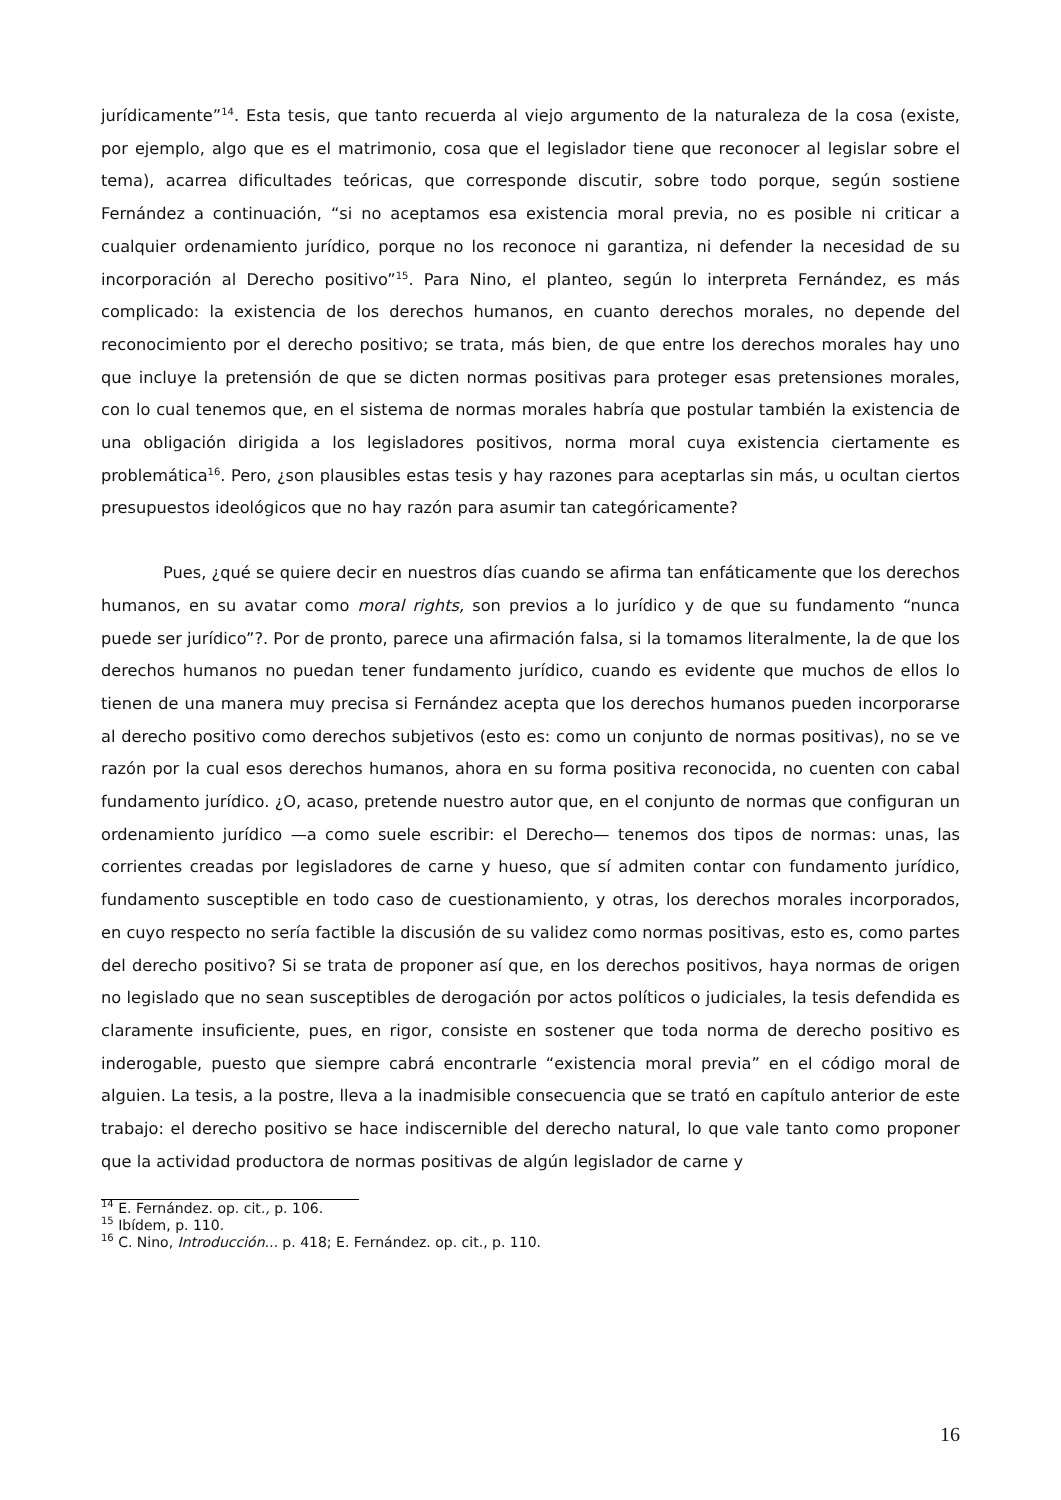jurídicamente”<sup>14</sup>. Esta tesis, que tanto recuerda al viejo argumento de la naturaleza de la cosa (existe, por ejemplo, algo que es el matrimonio, cosa que el legislador tiene que reconocer al legislar sobre el tema), acarrea dificultades teóricas, que corresponde discutir, sobre todo porque, según sostiene Fernández a continuación, “si no aceptamos esa existencia moral previa, no es posible ni criticar a cualquier ordenamiento jurídico, porque no los reconoce ni garantiza, ni defender la necesidad de su incorporación al Derecho positivo”<sup>15</sup>. Para Nino, el planteo, según lo interpreta Fernández, es más complicado: la existencia de los derechos humanos, en cuanto derechos morales, no depende del reconocimiento por el derecho positivo; se trata, más bien, de que entre los derechos morales hay uno que incluye la pretensión de que se dicten normas positivas para proteger esas pretensiones morales, con lo cual tenemos que, en el sistema de normas morales habría que postular también la existencia de una obligación dirigida a los legisladores positivos, norma moral cuya existencia ciertamente es problemática<sup>16</sup>. Pero, ¿son plausibles estas tesis y hay razones para aceptarlas sin más, u ocultan ciertos presupuestos ideológicos que no hay razón para asumir tan categóricamente?
Pues, ¿qué se quiere decir en nuestros días cuando se afirma tan enfáticamente que los derechos humanos, en su avatar como moral rights, son previos a lo jurídico y de que su fundamento “nunca puede ser jurídico”?. Por de pronto, parece una afirmación falsa, si la tomamos literalmente, la de que los derechos humanos no puedan tener fundamento jurídico, cuando es evidente que muchos de ellos lo tienen de una manera muy precisa si Fernández acepta que los derechos humanos pueden incorporarse al derecho positivo como derechos subjetivos (esto es: como un conjunto de normas positivas), no se ve razón por la cual esos derechos humanos, ahora en su forma positiva reconocida, no cuenten con cabal fundamento jurídico. ¿O, acaso, pretende nuestro autor que, en el conjunto de normas que configuran un ordenamiento jurídico —a como suele escribir: el Derecho— tenemos dos tipos de normas: unas, las corrientes creadas por legisladores de carne y hueso, que sí admiten contar con fundamento jurídico, fundamento susceptible en todo caso de cuestionamiento, y otras, los derechos morales incorporados, en cuyo respecto no sería factible la discusión de su validez como normas positivas, esto es, como partes del derecho positivo? Si se trata de proponer así que, en los derechos positivos, haya normas de origen no legislado que no sean susceptibles de derogación por actos políticos o judiciales, la tesis defendida es claramente insuficiente, pues, en rigor, consiste en sostener que toda norma de derecho positivo es inderogable, puesto que siempre cabrá encontrarle “existencia moral previa” en el código moral de alguien. La tesis, a la postre, lleva a la inadmisible consecuencia que se trató en capítulo anterior de este trabajo: el derecho positivo se hace indiscernible del derecho natural, lo que vale tanto como proponer que la actividad productora de normas positivas de algún legislador de carne y
<sup>14</sup> E. Fernández. op. cit., p. 106.
<sup>15</sup> Ibídem, p. 110.
<sup>16</sup> C. Nino, Introducción... p. 418; E. Fernández. op. cit., p. 110.
16